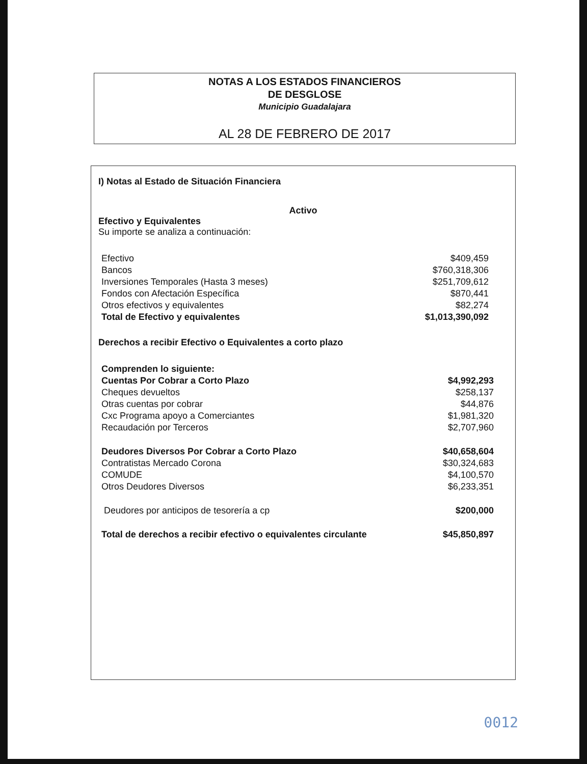NOTAS A LOS ESTADOS FINANCIEROS
DE DESGLOSE
Municipio Guadalajara
AL 28 DE FEBRERO DE 2017
I) Notas al Estado de Situación Financiera
Activo
Efectivo y Equivalentes
Su importe se analiza a continuación:
| Efectivo | $409,459 |
| Bancos | $760,318,306 |
| Inversiones Temporales (Hasta 3 meses) | $251,709,612 |
| Fondos con Afectación Específica | $870,441 |
| Otros efectivos y equivalentes | $82,274 |
| Total de Efectivo y equivalentes | $1,013,390,092 |
Derechos a recibir Efectivo o Equivalentes a corto plazo
| Comprenden lo siguiente: | |
| Cuentas Por Cobrar a Corto Plazo | $4,992,293 |
| Cheques devueltos | $258,137 |
| Otras cuentas por cobrar | $44,876 |
| Cxc Programa apoyo a Comerciantes | $1,981,320 |
| Recaudación por Terceros | $2,707,960 |
| Deudores Diversos Por Cobrar a Corto Plazo | $40,658,604 |
| Contratistas Mercado Corona | $30,324,683 |
| COMUDE | $4,100,570 |
| Otros Deudores Diversos | $6,233,351 |
| Deudores por anticipos de tesorería a cp | $200,000 |
| Total de derechos a recibir efectivo o equivalentes circulante | $45,850,897 |
0012